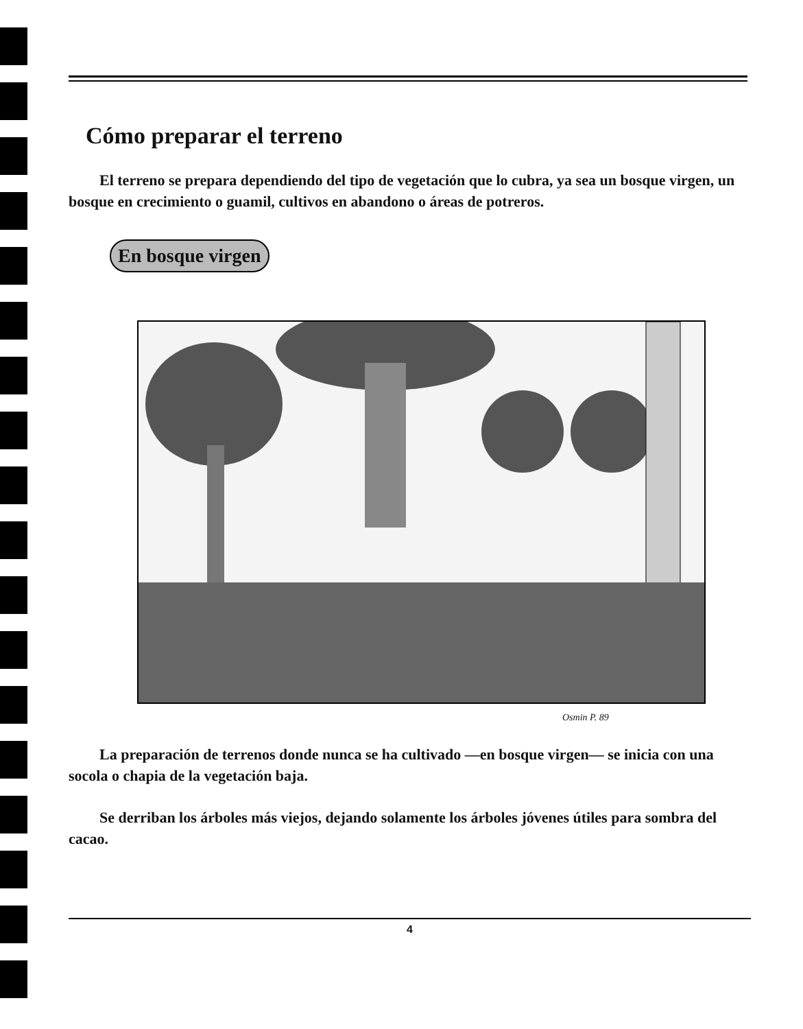Cómo preparar el terreno
El terreno se prepara dependiendo del tipo de vegetación que lo cubra, ya sea un bosque virgen, un bosque en crecimiento o guamil, cultivos en abandono o áreas de potreros.
En bosque virgen
Osmin P. 89
La preparación de terrenos donde nunca se ha cultivado —en bosque virgen— se inicia con una socola o chapia de la vegetación baja.
Se derriban los árboles más viejos, dejando solamente los árboles jóvenes útiles para sombra del cacao.
4